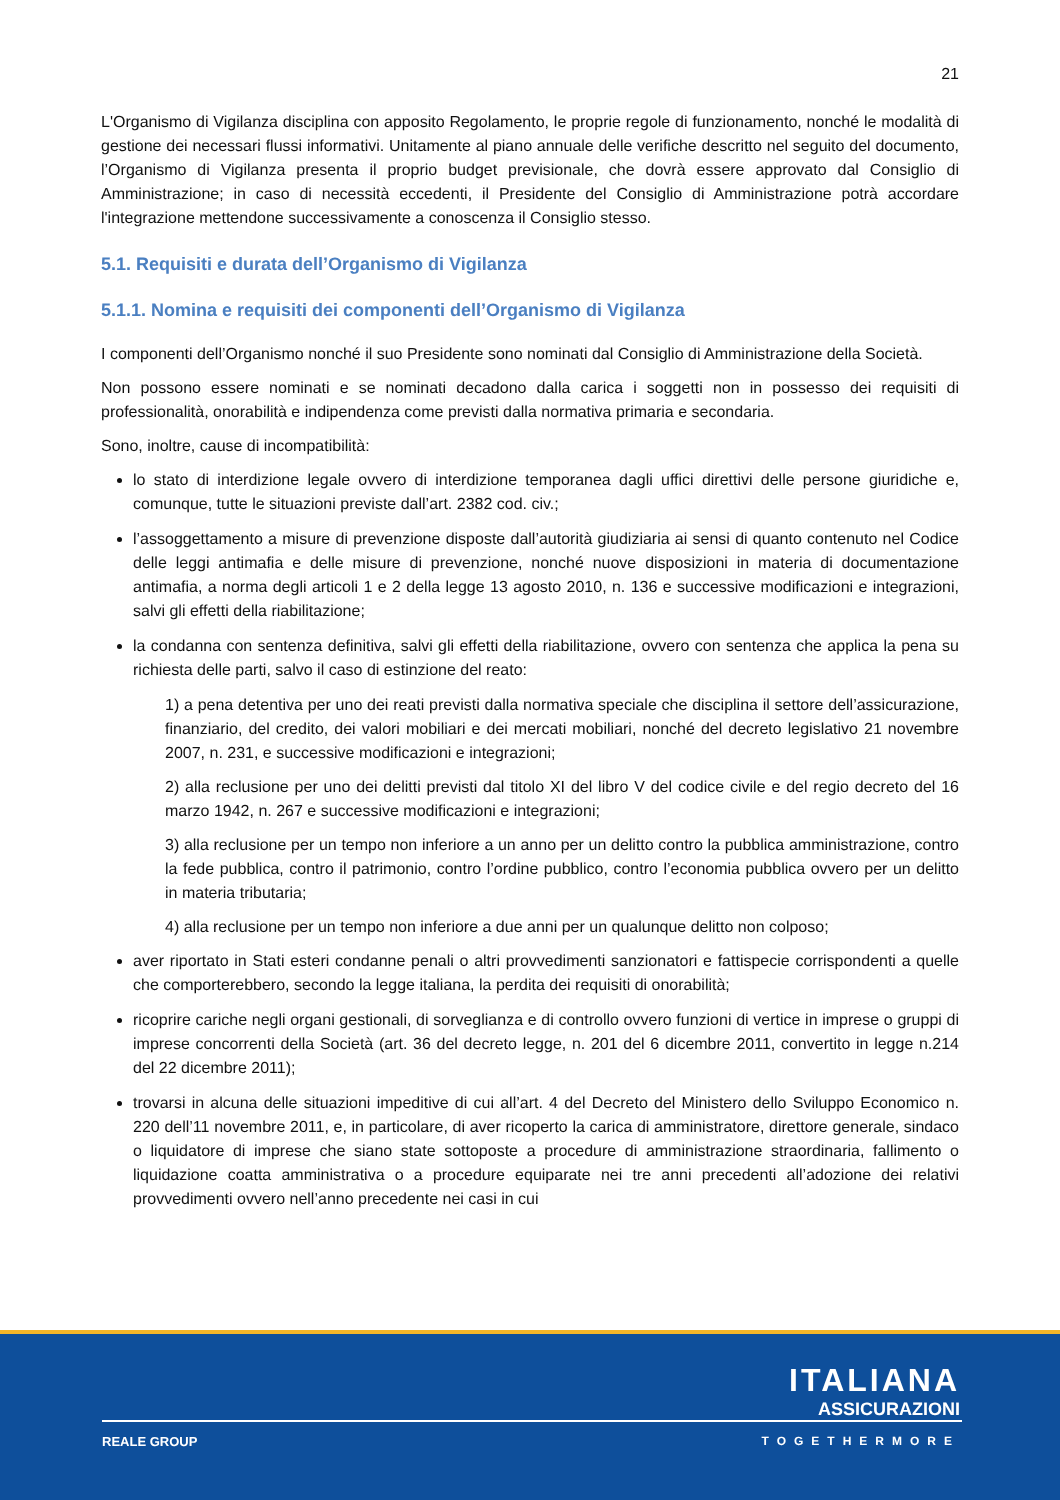21
L'Organismo di Vigilanza disciplina con apposito Regolamento, le proprie regole di funzionamento, nonché le modalità di gestione dei necessari flussi informativi. Unitamente al piano annuale delle verifiche descritto nel seguito del documento, l’Organismo di Vigilanza presenta il proprio budget previsionale, che dovrà essere approvato dal Consiglio di Amministrazione; in caso di necessità eccedenti, il Presidente del Consiglio di Amministrazione potrà accordare l'integrazione mettendone successivamente a conoscenza il Consiglio stesso.
5.1. Requisiti e durata dell’Organismo di Vigilanza
5.1.1. Nomina e requisiti dei componenti dell’Organismo di Vigilanza
I componenti dell’Organismo nonché il suo Presidente sono nominati dal Consiglio di Amministrazione della Società.
Non possono essere nominati e se nominati decadono dalla carica i soggetti non in possesso dei requisiti di professionalità, onorabilità e indipendenza come previsti dalla normativa primaria e secondaria.
Sono, inoltre, cause di incompatibilità:
lo stato di interdizione legale ovvero di interdizione temporanea dagli uffici direttivi delle persone giuridiche e, comunque, tutte le situazioni previste dall’art. 2382 cod. civ.;
l’assoggettamento a misure di prevenzione disposte dall’autorità giudiziaria ai sensi di quanto contenuto nel Codice delle leggi antimafia e delle misure di prevenzione, nonché nuove disposizioni in materia di documentazione antimafia, a norma degli articoli 1 e 2 della legge 13 agosto 2010, n. 136 e successive modificazioni e integrazioni, salvi gli effetti della riabilitazione;
la condanna con sentenza definitiva, salvi gli effetti della riabilitazione, ovvero con sentenza che applica la pena su richiesta delle parti, salvo il caso di estinzione del reato:
1) a pena detentiva per uno dei reati previsti dalla normativa speciale che disciplina il settore dell’assicurazione, finanziario, del credito, dei valori mobiliari e dei mercati mobiliari, nonché del decreto legislativo 21 novembre 2007, n. 231, e successive modificazioni e integrazioni;
2) alla reclusione per uno dei delitti previsti dal titolo XI del libro V del codice civile e del regio decreto del 16 marzo 1942, n. 267 e successive modificazioni e integrazioni;
3) alla reclusione per un tempo non inferiore a un anno per un delitto contro la pubblica amministrazione, contro la fede pubblica, contro il patrimonio, contro l’ordine pubblico, contro l’economia pubblica ovvero per un delitto in materia tributaria;
4) alla reclusione per un tempo non inferiore a due anni per un qualunque delitto non colposo;
aver riportato in Stati esteri condanne penali o altri provvedimenti sanzionatori e fattispecie corrispondenti a quelle che comporterebbero, secondo la legge italiana, la perdita dei requisiti di onorabilità;
ricoprire cariche negli organi gestionali, di sorveglianza e di controllo ovvero funzioni di vertice in imprese o gruppi di imprese concorrenti della Società (art. 36 del decreto legge, n. 201 del 6 dicembre 2011, convertito in legge n.214 del 22 dicembre 2011);
trovarsi in alcuna delle situazioni impeditive di cui all’art. 4 del Decreto del Ministero dello Sviluppo Economico n. 220 dell’11 novembre 2011, e, in particolare, di aver ricoperto la carica di amministratore, direttore generale, sindaco o liquidatore di imprese che siano state sottoposte a procedure di amministrazione straordinaria, fallimento o liquidazione coatta amministrativa o a procedure equiparate nei tre anni precedenti all’adozione dei relativi provvedimenti ovvero nell’anno precedente nei casi in cui
ITALIANA
ASSICURAZIONI
REALE GROUP TOGETHERMORE